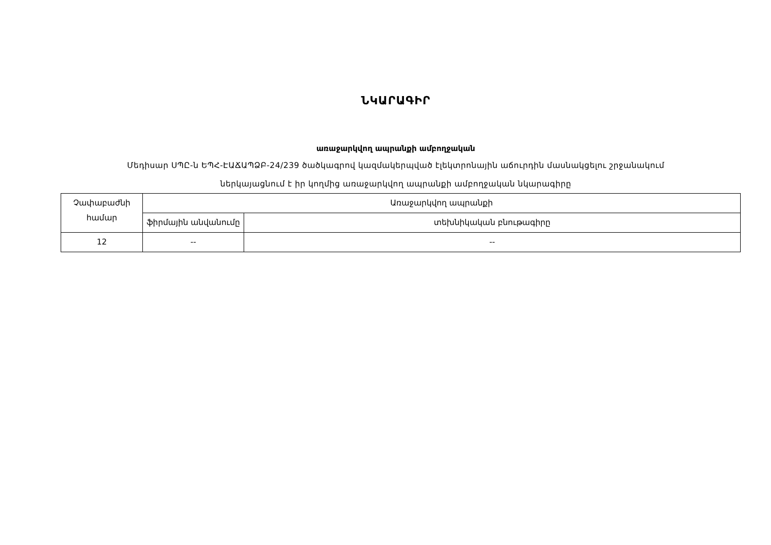ՆԿԱՐԱԳԻՐ
առաջարկվող ապրանքի ամբողջական
Մեդիսար ՍՊԸ-ն ԵՊՀ-ԷԱՃԱՊՁԲ-24/239 ծածկագրով կազմակերպված էլեկտրոնային աճուրդին մասնակցելու շրջանակում
ներկայացնում է իր կողմից առաջարկվող ապրանքի ամբողջական նկարագիրը
| Չափաբաժնի համար | Առաջարկվող ապրանքի | |
| | ֆիրմային անվանումը | տեխնիկական բնութագիրը |
| 12 | -- | -- |